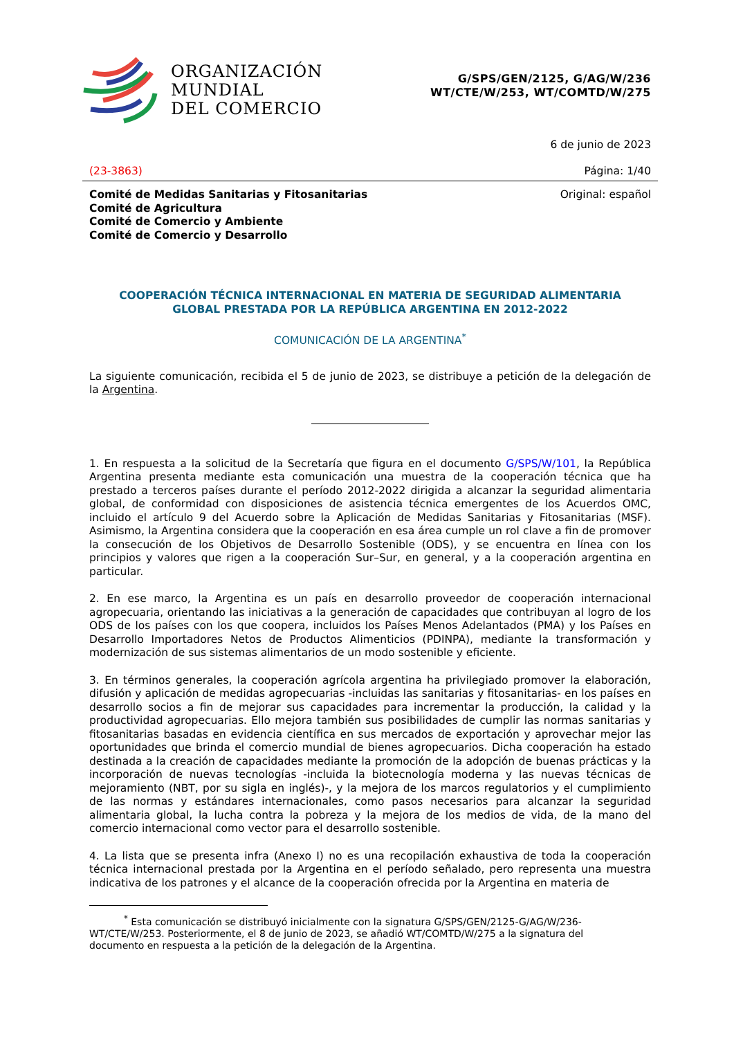ORGANIZACIÓN
MUNDIAL
DEL COMERCIO
G/SPS/GEN/2125, G/AG/W/236
WT/CTE/W/253, WT/COMTD/W/275
6 de junio de 2023
(23-3863) Página: 1/40
Comité de Medidas Sanitarias y Fitosanitarias
Comité de Agricultura
Comité de Comercio y Ambiente
Comité de Comercio y Desarrollo
Original: español
COOPERACIÓN TÉCNICA INTERNACIONAL EN MATERIA DE SEGURIDAD ALIMENTARIA
GLOBAL PRESTADA POR LA REPÚBLICA ARGENTINA EN 2012-2022
COMUNICACIÓN DE LA ARGENTINA<sup>*</sup>
La siguiente comunicación, recibida el 5 de junio de 2023, se distribuye a petición de la delegación de la Argentina.
1. En respuesta a la solicitud de la Secretaría que figura en el documento G/SPS/W/101, la República Argentina presenta mediante esta comunicación una muestra de la cooperación técnica que ha prestado a terceros países durante el período 2012-2022 dirigida a alcanzar la seguridad alimentaria global, de conformidad con disposiciones de asistencia técnica emergentes de los Acuerdos OMC, incluido el artículo 9 del Acuerdo sobre la Aplicación de Medidas Sanitarias y Fitosanitarias (MSF). Asimismo, la Argentina considera que la cooperación en esa área cumple un rol clave a fin de promover la consecución de los Objetivos de Desarrollo Sostenible (ODS), y se encuentra en línea con los principios y valores que rigen a la cooperación Sur–Sur, en general, y a la cooperación argentina en particular.
2. En ese marco, la Argentina es un país en desarrollo proveedor de cooperación internacional agropecuaria, orientando las iniciativas a la generación de capacidades que contribuyan al logro de los ODS de los países con los que coopera, incluidos los Países Menos Adelantados (PMA) y los Países en Desarrollo Importadores Netos de Productos Alimenticios (PDINPA), mediante la transformación y modernización de sus sistemas alimentarios de un modo sostenible y eficiente.
3. En términos generales, la cooperación agrícola argentina ha privilegiado promover la elaboración, difusión y aplicación de medidas agropecuarias -incluidas las sanitarias y fitosanitarias- en los países en desarrollo socios a fin de mejorar sus capacidades para incrementar la producción, la calidad y la productividad agropecuarias. Ello mejora también sus posibilidades de cumplir las normas sanitarias y fitosanitarias basadas en evidencia científica en sus mercados de exportación y aprovechar mejor las oportunidades que brinda el comercio mundial de bienes agropecuarios. Dicha cooperación ha estado destinada a la creación de capacidades mediante la promoción de la adopción de buenas prácticas y la incorporación de nuevas tecnologías -incluida la biotecnología moderna y las nuevas técnicas de mejoramiento (NBT, por su sigla en inglés)-, y la mejora de los marcos regulatorios y el cumplimiento de las normas y estándares internacionales, como pasos necesarios para alcanzar la seguridad alimentaria global, la lucha contra la pobreza y la mejora de los medios de vida, de la mano del comercio internacional como vector para el desarrollo sostenible.
4. La lista que se presenta infra (Anexo I) no es una recopilación exhaustiva de toda la cooperación técnica internacional prestada por la Argentina en el período señalado, pero representa una muestra indicativa de los patrones y el alcance de la cooperación ofrecida por la Argentina en materia de
<sup>*</sup> Esta comunicación se distribuyó inicialmente con la signatura G/SPS/GEN/2125-G/AG/W/236-
WT/CTE/W/253. Posteriormente, el 8 de junio de 2023, se añadió WT/COMTD/W/275 a la signatura del documento en respuesta a la petición de la delegación de la Argentina.